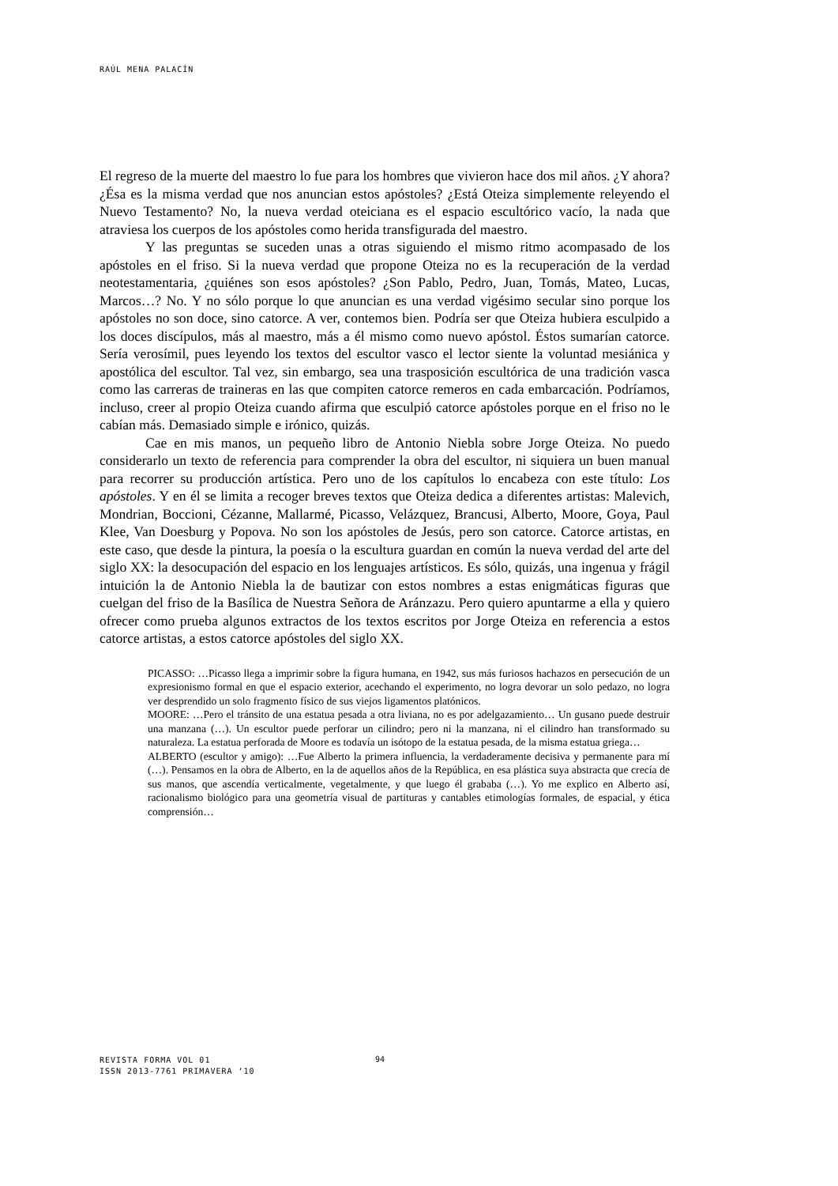RAÚL MENA PALACÍN
El regreso de la muerte del maestro lo fue para los hombres que vivieron hace dos mil años. ¿Y ahora? ¿Ésa es la misma verdad que nos anuncian estos apóstoles? ¿Está Oteiza simplemente releyendo el Nuevo Testamento? No, la nueva verdad oteiciana es el espacio escultórico vacío, la nada que atraviesa los cuerpos de los apóstoles como herida transfigurada del maestro.
Y las preguntas se suceden unas a otras siguiendo el mismo ritmo acompasado de los apóstoles en el friso. Si la nueva verdad que propone Oteiza no es la recuperación de la verdad neotestamentaria, ¿quiénes son esos apóstoles? ¿Son Pablo, Pedro, Juan, Tomás, Mateo, Lucas, Marcos…? No. Y no sólo porque lo que anuncian es una verdad vigésimo secular sino porque los apóstoles no son doce, sino catorce. A ver, contemos bien. Podría ser que Oteiza hubiera esculpido a los doces discípulos, más al maestro, más a él mismo como nuevo apóstol. Éstos sumarían catorce. Sería verosímil, pues leyendo los textos del escultor vasco el lector siente la voluntad mesiánica y apostólica del escultor. Tal vez, sin embargo, sea una trasposición escultórica de una tradición vasca como las carreras de traineras en las que compiten catorce remeros en cada embarcación. Podríamos, incluso, creer al propio Oteiza cuando afirma que esculpió catorce apóstoles porque en el friso no le cabían más. Demasiado simple e irónico, quizás.
Cae en mis manos, un pequeño libro de Antonio Niebla sobre Jorge Oteiza. No puedo considerarlo un texto de referencia para comprender la obra del escultor, ni siquiera un buen manual para recorrer su producción artística. Pero uno de los capítulos lo encabeza con este título: Los apóstoles. Y en él se limita a recoger breves textos que Oteiza dedica a diferentes artistas: Malevich, Mondrian, Boccioni, Cézanne, Mallarmé, Picasso, Velázquez, Brancusi, Alberto, Moore, Goya, Paul Klee, Van Doesburg y Popova. No son los apóstoles de Jesús, pero son catorce. Catorce artistas, en este caso, que desde la pintura, la poesía o la escultura guardan en común la nueva verdad del arte del siglo XX: la desocupación del espacio en los lenguajes artísticos. Es sólo, quizás, una ingenua y frágil intuición la de Antonio Niebla la de bautizar con estos nombres a estas enigmáticas figuras que cuelgan del friso de la Basílica de Nuestra Señora de Aránzazu. Pero quiero apuntarme a ella y quiero ofrecer como prueba algunos extractos de los textos escritos por Jorge Oteiza en referencia a estos catorce artistas, a estos catorce apóstoles del siglo XX.
PICASSO: …Picasso llega a imprimir sobre la figura humana, en 1942, sus más furiosos hachazos en persecución de un expresionismo formal en que el espacio exterior, acechando el experimento, no logra devorar un solo pedazo, no logra ver desprendido un solo fragmento físico de sus viejos ligamentos platónicos.
MOORE: …Pero el tránsito de una estatua pesada a otra liviana, no es por adelgazamiento… Un gusano puede destruir una manzana (…). Un escultor puede perforar un cilindro; pero ni la manzana, ni el cilindro han transformado su naturaleza. La estatua perforada de Moore es todavía un isótopo de la estatua pesada, de la misma estatua griega…
ALBERTO (escultor y amigo): …Fue Alberto la primera influencia, la verdaderamente decisiva y permanente para mí (…). Pensamos en la obra de Alberto, en la de aquellos años de la República, en esa plástica suya abstracta que crecía de sus manos, que ascendía verticalmente, vegetalmente, y que luego él grababa (…). Yo me explico en Alberto así, racionalismo biológico para una geometría visual de partituras y cantables etimologías formales, de espacial, y ética comprensión…
REVISTA FORMA VOL 01
ISSN 2013-7761 PRIMAVERA ‘10
94